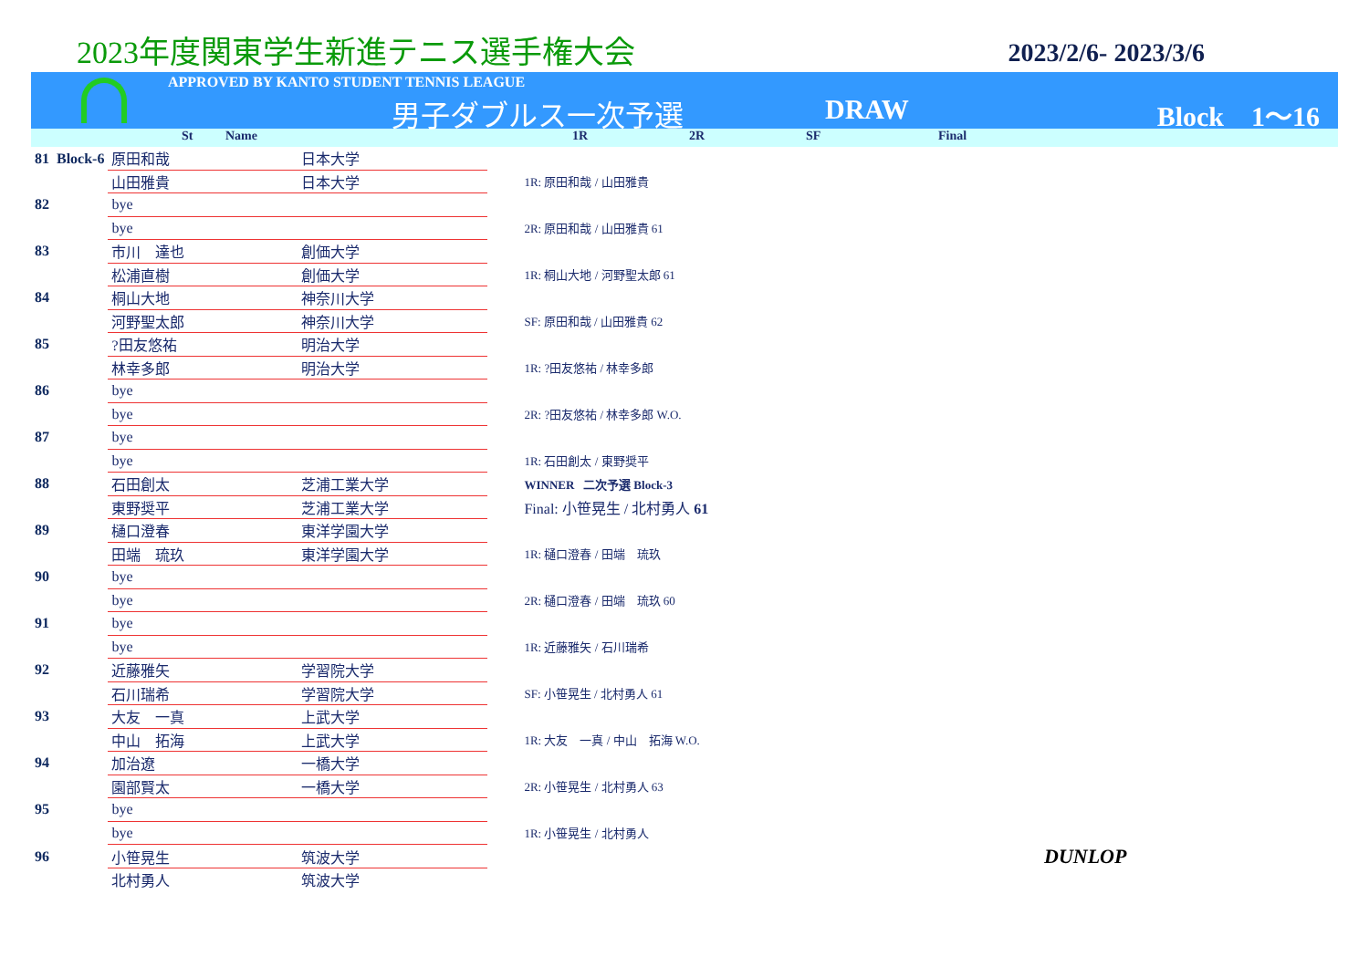2023年度関東学生新進テニス選手権大会
2023/2/6- 2023/3/6
APPROVED BY KANTO STUDENT TENNIS LEAGUE
男子ダブルス一次予選 DRAW Block　1〜16
St Name 1R 2R SF Final
| 81 | Block-6 | 原田和哉 | 日本大学 | |
| | | 山田雅貴 | 日本大学 | 1R: 原田和哉 / 山田雅貴 |
| 82 | | bye | | |
| | | bye | | 2R: 原田和哉 / 山田雅貴 61 |
| 83 | | 市川 達也 | 創価大学 | |
| | | 松浦直樹 | 創価大学 | 1R: 桐山大地 / 河野聖太郎 61 |
| 84 | | 桐山大地 | 神奈川大学 | |
| | | 河野聖太郎 | 神奈川大学 | SF: 原田和哉 / 山田雅貴 62 |
| 85 | | ?田友悠祐 | 明治大学 | |
| | | 林幸多郎 | 明治大学 | 1R: ?田友悠祐 / 林幸多郎 |
| 86 | | bye | | |
| | | bye | | 2R: ?田友悠祐 / 林幸多郎 W.O. |
| 87 | | bye | | |
| | | bye | | 1R: 石田創太 / 東野奨平 |
| 88 | | 石田創太 | 芝浦工業大学 | WINNER 二次予選 Block-3 |
| | | 東野奨平 | 芝浦工業大学 | Final: 小笹晃生 / 北村勇人 61 |
| 89 | | 樋口澄春 | 東洋学園大学 | |
| | | 田端 琉玖 | 東洋学園大学 | 1R: 樋口澄春 / 田端 琉玖 |
| 90 | | bye | | |
| | | bye | | 2R: 樋口澄春 / 田端 琉玖 60 |
| 91 | | bye | | |
| | | bye | | 1R: 近藤雅矢 / 石川瑞希 |
| 92 | | 近藤雅矢 | 学習院大学 | |
| | | 石川瑞希 | 学習院大学 | SF: 小笹晃生 / 北村勇人 61 |
| 93 | | 大友 一真 | 上武大学 | |
| | | 中山 拓海 | 上武大学 | 1R: 大友 一真 / 中山 拓海 W.O. |
| 94 | | 加治遼 | 一橋大学 | |
| | | 園部賢太 | 一橋大学 | 2R: 小笹晃生 / 北村勇人 63 |
| 95 | | bye | | |
| | | bye | | 1R: 小笹晃生 / 北村勇人 |
| 96 | | 小笹晃生 | 筑波大学 | DUNLOP |
| | | 北村勇人 | 筑波大学 | |